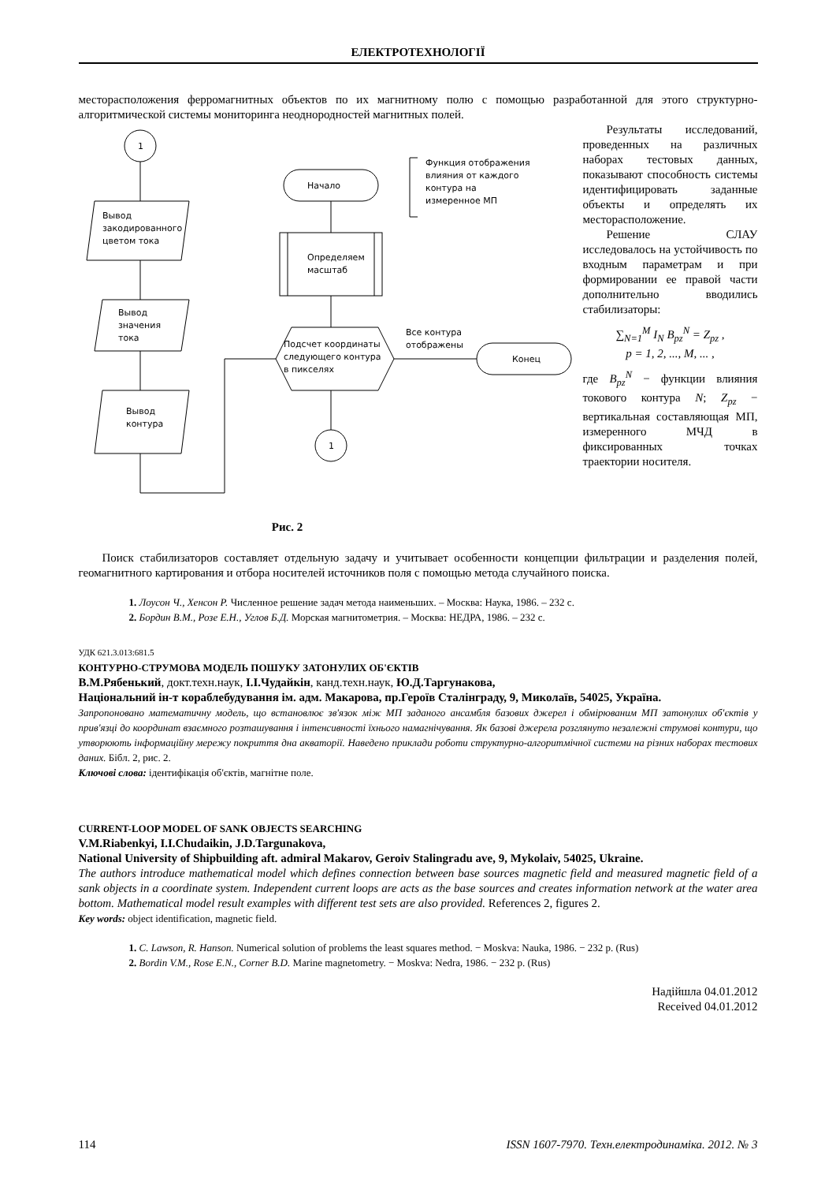ЕЛЕКТРОТЕХНОЛОГІЇ
месторасположения ферромагнитных объектов по их магнитному полю с помощью разработанной для этого структурно-алгоритмической системы мониторинга неоднородностей магнитных полей.
1
Вывод
закодированного
цветом тока
Вывод
значения
тока
Вывод
контура
Начало
Функция отображения
влияния от каждого
контура на
измеренное МП
Определяем
масштаб
Подсчет координаты
следующего контура
в пикселях
Все контура
отображены
Конец
1
Рис. 2
Результаты исследований, проведенных на различных наборах тестовых данных, показывают способность системы идентифицировать заданные объекты и определять их месторасположение.
Решение СЛАУ исследовалось на устойчивость по входным параметрам и при формировании ее правой части дополнительно вводились стабилизаторы:
∑<sub>N=1</sub><sup>M</sup> I<sub>N</sub> B<sub>pz</sub><sup>N</sup> = Z<sub>pz</sub> ,
p = 1, 2, ..., M, ... ,
где B<sub>pz</sub><sup>N</sup> − функции влияния токового контура N; Z<sub>pz</sub> − вертикальная составляющая МП, измеренного МЧД в фиксированных точках траектории носителя.
Поиск стабилизаторов составляет отдельную задачу и учитывает особенности концепции фильтрации и разделения полей, геомагнитного картирования и отбора носителей источников поля с помощью метода случайного поиска.
1. Лоусон Ч., Хенсон Р. Численное решение задач метода наименьших. – Москва: Наука, 1986. – 232 с.
2. Бордин В.М., Розе Е.Н., Углов Б.Д. Морская магнитометрия. – Москва: НЕДРА, 1986. – 232 с.
УДК 621.3.013:681.5
КОНТУРНО-СТРУМОВА МОДЕЛЬ ПОШУКУ ЗАТОНУЛИХ ОБ'ЄКТІВ
В.М.Рябенький, докт.техн.наук, І.І.Чудайкін, канд.техн.наук, Ю.Д.Таргунакова,
Національний ін-т кораблебудування ім. адм. Макарова, пр.Героїв Сталінграду, 9, Миколаїв, 54025, Україна.
Запропоновано математичну модель, що встановлює зв'язок між МП заданого ансамбля базових джерел і обмірюваним МП затонулих об'єктів у прив'язці до координат взаємного розташування і інтенсивності їхнього намагнічування. Як базові джерела розглянуто незалежні струмові контури, що утворюють інформаційну мережу покриття дна акваторії. Наведено приклади роботи структурно-алгоритмічної системи на різних наборах тестових даних. Бібл. 2, рис. 2.
Ключові слова: ідентифікація об'єктів, магнітне поле.
CURRENT-LOOP MODEL OF SANK OBJECTS SEARCHING
V.M.Riabenkyi, I.I.Chudaikin, J.D.Targunakova,
National University of Shipbuilding aft. admiral Makarov, Geroiv Stalingradu ave, 9, Mykolaiv, 54025, Ukraine.
The authors introduce mathematical model which defines connection between base sources magnetic field and measured magnetic field of a sank objects in a coordinate system. Independent current loops are acts as the base sources and creates information network at the water area bottom. Mathematical model result examples with different test sets are also provided. References 2, figures 2.
Key words: object identification, magnetic field.
1. C. Lawson, R. Hanson. Numerical solution of problems the least squares method. − Moskva: Nauka, 1986. − 232 p. (Rus)
2. Bordin V.M., Rose E.N., Corner B.D. Marine magnetometry. − Moskva: Nedra, 1986. − 232 p. (Rus)
Надійшла 04.01.2012
Received 04.01.2012
114 ISSN 1607-7970. Техн.електродинаміка. 2012. № 3